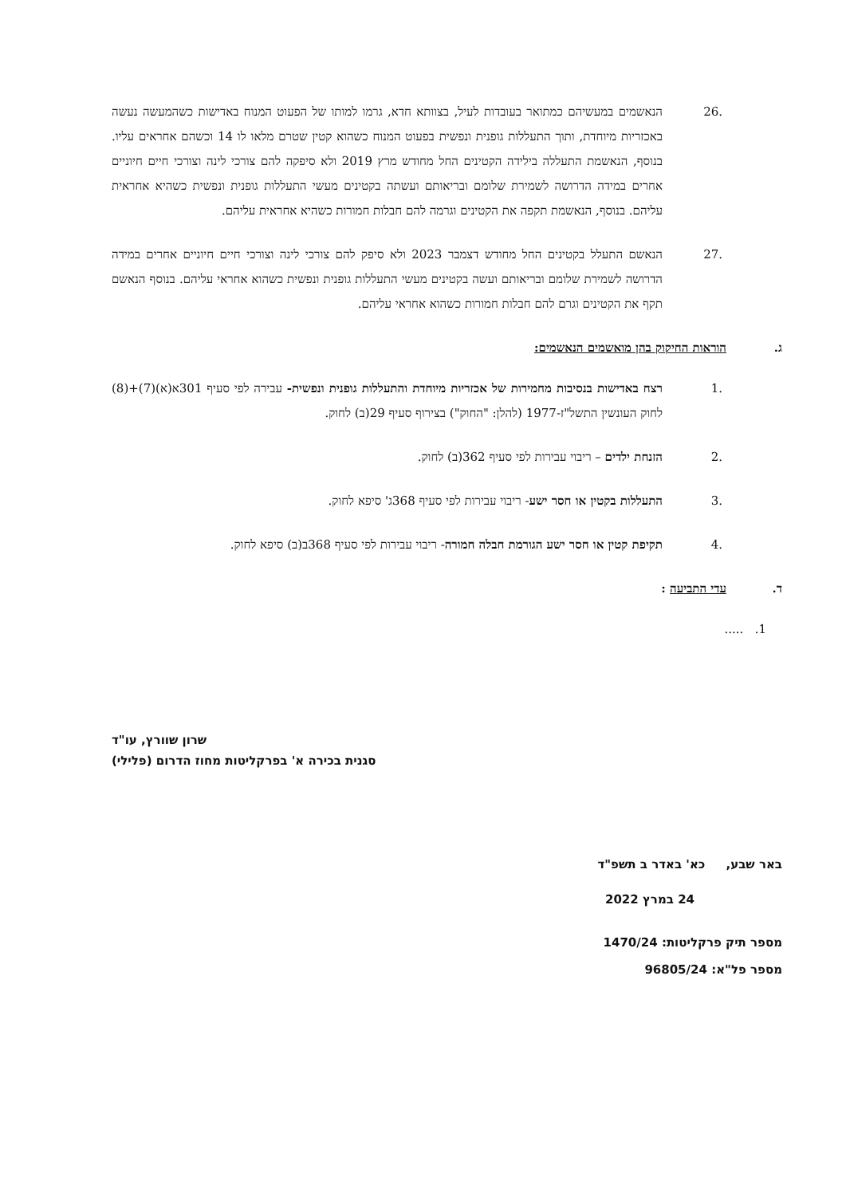.26 הנאשמים במעשיהם כמתואר בעובדות לעיל, בצוותא חדא, גרמו למותו של הפעוט המנוח באדישות כשהמעשה נעשה באכזריות מיוחדת, ותוך התעללות גופנית ונפשית בפעוט המנוח כשהוא קטין שטרם מלאו לו 14 וכשהם אחראים עליו. בנוסף, הנאשמת התעללה בילידה הקטינים החל מחודש מרץ 2019 ולא סיפקה להם צורכי לינה וצורכי חיים חיוניים אחרים במידה הדרושה לשמירת שלומם ובריאותם ועשתה בקטינים מעשי התעללות גופנית ונפשית כשהיא אחראית עליהם. בנוסף, הנאשמת תקפה את הקטינים וגרמה להם חבלות חמורות כשהיא אחראית עליהם.
.27 הנאשם התעלל בקטינים החל מחודש דצמבר 2023 ולא סיפק להם צורכי לינה וצורכי חיים חיוניים אחרים במידה הדרושה לשמירת שלומם ובריאותם ועשה בקטינים מעשי התעללות גופנית ונפשית כשהוא אחראי עליהם. בנוסף הנאשם תקף את הקטינים וגרם להם חבלות חמורות כשהוא אחראי עליהם.
ג. הוראות החיקוק בהן מואשמים הנאשמים:
.1 רצח באדישות בנסיבות מחמירות של אכזריות מיוחדת והתעללות גופנית ונפשית- עבירה לפי סעיף 301א(א)(7)+(8) לחוק העונשין התשל"ז-1977 (להלן: "החוק") בצירוף סעיף 29(ב) לחוק.
.2 הזנחת ילדים – ריבוי עבירות לפי סעיף 362(ב) לחוק.
.3 התעללות בקטין או חסר ישע- ריבוי עבירות לפי סעיף 368ג' סיפא לחוק.
.4 תקיפת קטין או חסר ישע הגורמת חבלה חמורה- ריבוי עבירות לפי סעיף 368ב(ב) סיפא לחוק.
ד. עדי התביעה :
1. .....
שרון שוורץ, עו"ד
סגנית בכירה א' בפרקליטות מחוז הדרום (פלילי)
באר שבע, כא' באדר ב תשפ"ד
24 במרץ 2022
מספר תיק פרקליטות: 1470/24
מספר פל"א: 96805/24